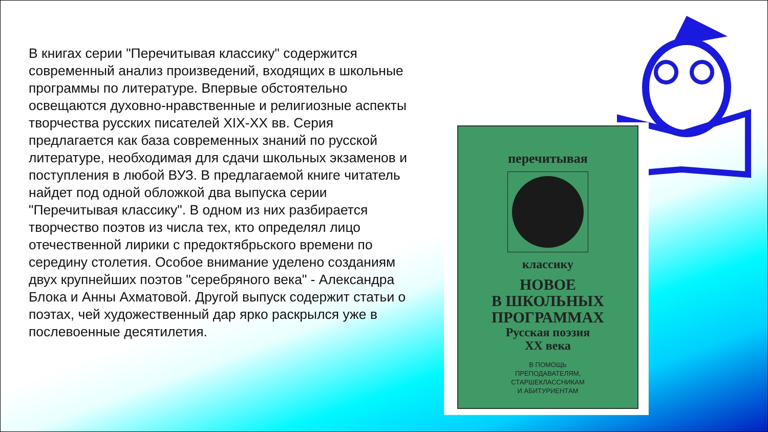В книгах серии "Перечитывая классику" содержится современный анализ произведений, входящих в школьные программы по литературе. Впервые обстоятельно освещаются духовно-нравственные и религиозные аспекты творчества русских писателей XIX-XX вв. Серия предлагается как база современных знаний по русской литературе, необходимая для сдачи школьных экзаменов и поступления в любой ВУЗ. В предлагаемой книге читатель найдет под одной обложкой два выпуска серии "Перечитывая классику". В одном из них разбирается творчество поэтов из числа тех, кто определял лицо отечественной лирики с предоктябрьского времени по середину столетия. Особое внимание уделено созданиям двух крупнейших поэтов "серебряного века" - Александра Блока и Анны Ахматовой. Другой выпуск содержит статьи о поэтах, чей художественный дар ярко раскрылся уже в послевоенные десятилетия.
перечитывая
классику
НОВОЕ
В ШКОЛЬНЫХ
ПРОГРАММАХ
Русская поэзия
XX века
В ПОМОЩЬ
ПРЕПОДАВАТЕЛЯМ,
СТАРШЕКЛАССНИКАМ
И АБИТУРИЕНТАМ